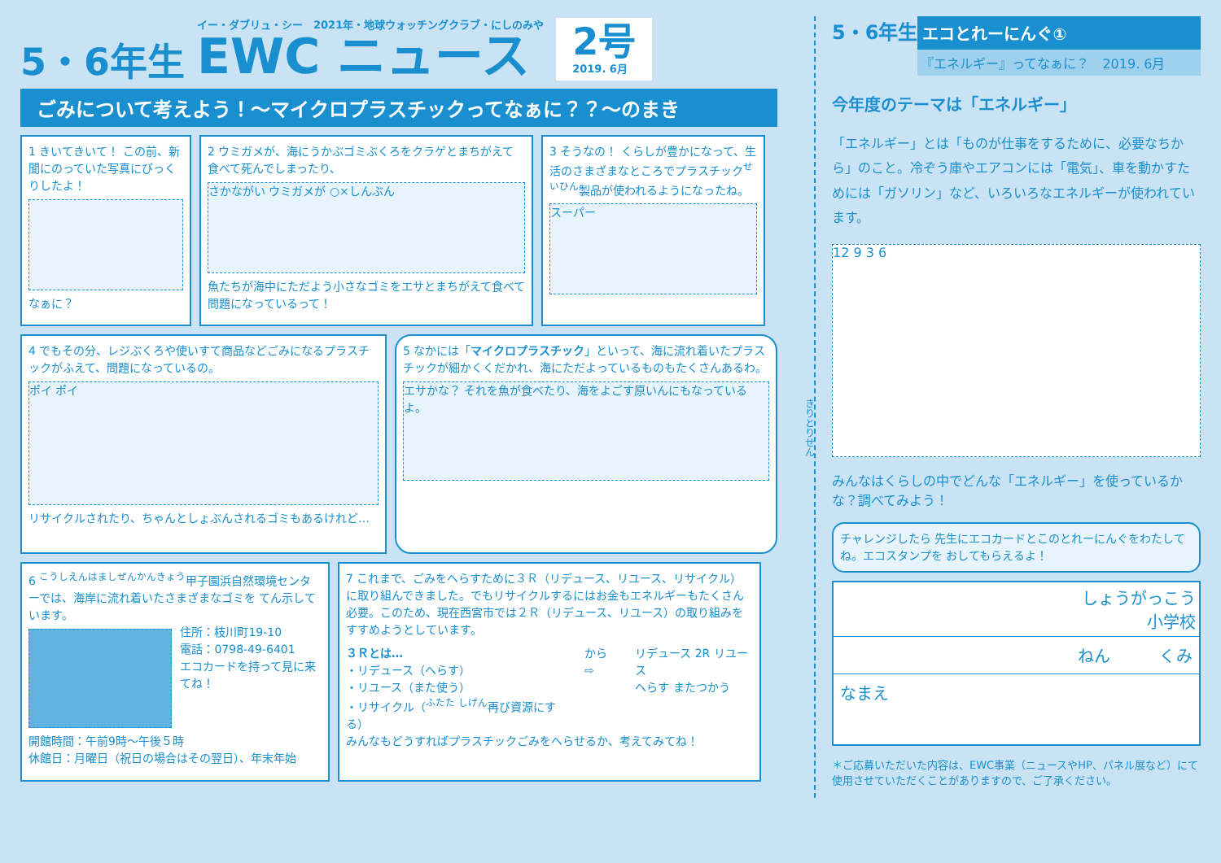5・6年生
イー・ダブリュ・シー　2021年・地球ウォッチングクラブ・にしのみや
EWC ニュース
2号
2019. 6月
ごみについて考えよう！～マイクロプラスチックってなぁに？？～のまき
1 きいてきいて！ この前、新聞にのっていた写真にびっくりしたよ！
なぁに？
2 ウミガメが、海にうかぶゴミぶくろをクラゲとまちがえて食べて死んでしまったり、
さかながい ウミガメが ○×しんぶん
魚たちが海中にただよう小さなゴミをエサとまちがえて食べて問題になっているって！
3 そうなの！ くらしが豊かになって、生活のさまざまなところでプラスチック<sup>せいひん</sup>製品が使われるようになったね。
スーパー
4 でもその分、レジぶくろや使いすて商品などごみになるプラスチックがふえて、問題になっているの。
ポイ ポイ
リサイクルされたり、ちゃんとしょぶんされるゴミもあるけれど…
5 なかには「マイクロプラスチック」といって、海に流れ着いたプラスチックが細かくくだかれ、海にただよっているものもたくさんあるわ。
エサかな？ それを魚が食べたり、海をよごす原いんにもなっているよ。
6 <sup>こうしえんはましぜんかんきょう</sup>甲子園浜自然環境センターでは、海岸に流れ着いたさまざまなゴミを てん示しています。
住所：枝川町19-10
電話：0798-49-6401
エコカードを持って見に来てね！
開館時間：午前9時～午後５時
休館日：月曜日（祝日の場合はその翌日）、年末年始
7 これまで、ごみをへらすために３Ｒ（リデュース、リユース、リサイクル）に取り組んできました。でもリサイクルするにはお金もエネルギーもたくさん必要。このため、現在西宮市では２Ｒ（リデュース、リユース）の取り組みをすすめようとしています。
３Ｒとは…
・リデュース（へらす）
・リユース（また使う）
・リサイクル（<sup>ふたた しげん</sup>再び資源にする）
から ⇨ リデュース 2R リユース
へらす またつかう
みんなもどうすればプラスチックごみをへらせるか、考えてみてね！
5・6年生
エコとれーにんぐ①
『エネルギー』ってなぁに？　2019. 6月
今年度のテーマは「エネルギー」
「エネルギー」とは「ものが仕事をするために、必要なちから」のこと。冷ぞう庫やエアコンには「電気」、車を動かすためには「ガソリン」など、いろいろなエネルギーが使われています。
12 9 3 6
みんなはくらしの中でどんな「エネルギー」を使っているかな？調べてみよう！
チャレンジしたら 先生にエコカードとこのとれーにんぐをわたしてね。エコスタンプを おしてもらえるよ！
しょうがっこう
小学校
ねん　　　くみ
なまえ
＊ご応募いただいた内容は、EWC事業（ニュースやHP、パネル展など）にて使用させていただくことがありますので、ご了承ください。
きりとりせん